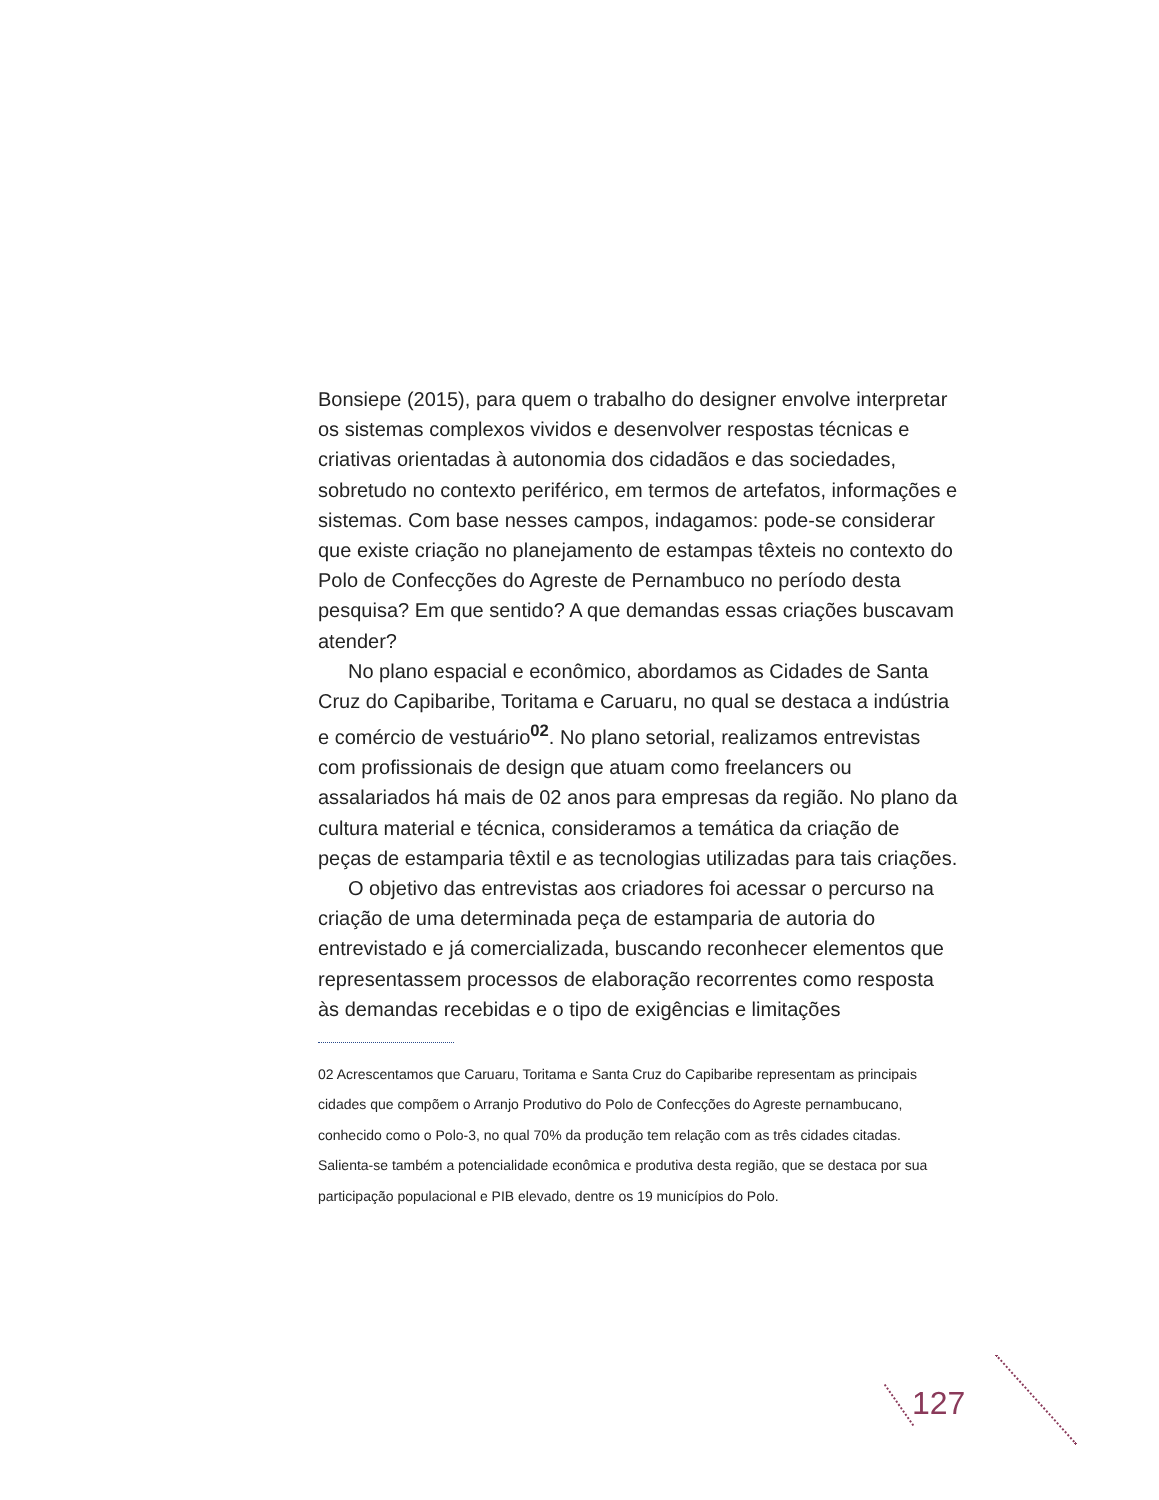Bonsiepe (2015), para quem o trabalho do designer envolve interpretar os sistemas complexos vividos e desenvolver respostas técnicas e criativas orientadas à autonomia dos cidadãos e das sociedades, sobretudo no contexto periférico, em termos de artefatos, informações e sistemas. Com base nesses campos, indagamos: pode-se considerar que existe criação no planejamento de estampas têxteis no contexto do Polo de Confecções do Agreste de Pernambuco no período desta pesquisa? Em que sentido? A que demandas essas criações buscavam atender?
No plano espacial e econômico, abordamos as Cidades de Santa Cruz do Capibaribe, Toritama e Caruaru, no qual se destaca a indústria e comércio de vestuário<sup>02</sup>. No plano setorial, realizamos entrevistas com profissionais de design que atuam como freelancers ou assalariados há mais de 02 anos para empresas da região. No plano da cultura material e técnica, consideramos a temática da criação de peças de estamparia têxtil e as tecnologias utilizadas para tais criações.
O objetivo das entrevistas aos criadores foi acessar o percurso na criação de uma determinada peça de estamparia de autoria do entrevistado e já comercializada, buscando reconhecer elementos que representassem processos de elaboração recorrentes como resposta às demandas recebidas e o tipo de exigências e limitações
02 Acrescentamos que Caruaru, Toritama e Santa Cruz do Capibaribe representam as principais cidades que compõem o Arranjo Produtivo do Polo de Confecções do Agreste pernambucano, conhecido como o Polo-3, no qual 70% da produção tem relação com as três cidades citadas. Salienta-se também a potencialidade econômica e produtiva desta região, que se destaca por sua participação populacional e PIB elevado, dentre os 19 municípios do Polo.
127